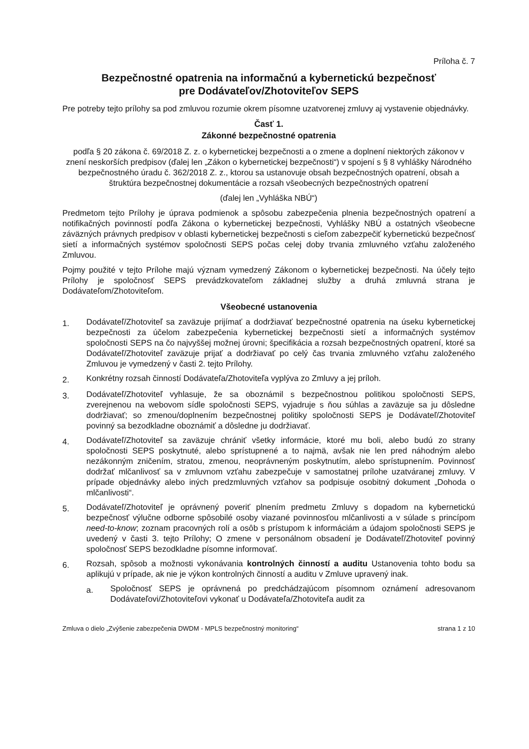Príloha č. 7
Bezpečnostné opatrenia na informačnú a kybernetickú bezpečnosť
pre Dodávateľov/Zhotoviteľov SEPS
Pre potreby tejto prílohy sa pod zmluvou rozumie okrem písomne uzatvorenej zmluvy aj vystavenie objednávky.
Časť 1.
Zákonné bezpečnostné opatrenia
podľa § 20 zákona č. 69/2018 Z. z. o kybernetickej bezpečnosti a o zmene a doplnení niektorých zákonov v znení neskorších predpisov (ďalej len „Zákon o kybernetickej bezpečnosti“) v spojení s § 8 vyhlášky Národného bezpečnostného úradu č. 362/2018 Z. z., ktorou sa ustanovuje obsah bezpečnostných opatrení, obsah a štruktúra bezpečnostnej dokumentácie a rozsah všeobecných bezpečnostných opatrení
(ďalej len „Vyhláška NBÚ“)
Predmetom tejto Prílohy je úprava podmienok a spôsobu zabezpečenia plnenia bezpečnostných opatrení a notifikačných povinností podľa Zákona o kybernetickej bezpečnosti, Vyhlášky NBÚ a ostatných všeobecne záväzných právnych predpisov v oblasti kybernetickej bezpečnosti s cieľom zabezpečiť kybernetickú bezpečnosť sietí a informačných systémov spoločnosti SEPS počas celej doby trvania zmluvného vzťahu založeného Zmluvou.
Pojmy použité v tejto Prílohe majú význam vymedzený Zákonom o kybernetickej bezpečnosti. Na účely tejto Prílohy je spoločnosť SEPS prevádzkovateľom základnej služby a druhá zmluvná strana je Dodávateľom/Zhotoviteľom.
Všeobecné ustanovenia
1.
Dodávateľ/Zhotoviteľ sa zaväzuje prijímať a dodržiavať bezpečnostné opatrenia na úseku kybernetickej bezpečnosti za účelom zabezpečenia kybernetickej bezpečnosti sietí a informačných systémov spoločnosti SEPS na čo najvyššej možnej úrovni; špecifikácia a rozsah bezpečnostných opatrení, ktoré sa Dodávateľ/Zhotoviteľ zaväzuje prijať a dodržiavať po celý čas trvania zmluvného vzťahu založeného Zmluvou je vymedzený v časti 2. tejto Prílohy.
2.
Konkrétny rozsah činností Dodávateľa/Zhotoviteľa vyplýva zo Zmluvy a jej príloh.
3.
Dodávateľ/Zhotoviteľ vyhlasuje, že sa oboznámil s bezpečnostnou politikou spoločnosti SEPS, zverejnenou na webovom sídle spoločnosti SEPS, vyjadruje s ňou súhlas a zaväzuje sa ju dôsledne dodržiavať; so zmenou/doplnením bezpečnostnej politiky spoločnosti SEPS je Dodávateľ/Zhotoviteľ povinný sa bezodkladne oboznámiť a dôsledne ju dodržiavať.
4.
Dodávateľ/Zhotoviteľ sa zaväzuje chrániť všetky informácie, ktoré mu boli, alebo budú zo strany spoločnosti SEPS poskytnuté, alebo sprístupnené a to najmä, avšak nie len pred náhodným alebo nezákonným zničením, stratou, zmenou, neoprávneným poskytnutím, alebo sprístupnením. Povinnosť dodržať mlčanlivosť sa v zmluvnom vzťahu zabezpečuje v samostatnej prílohe uzatváranej zmluvy. V prípade objednávky alebo iných predzmluvných vzťahov sa podpisuje osobitný dokument „Dohoda o mlčanlivosti“.
5.
Dodávateľ/Zhotoviteľ je oprávnený poveriť plnením predmetu Zmluvy s dopadom na kybernetickú bezpečnosť výlučne odborne spôsobilé osoby viazané povinnosťou mlčanlivosti a v súlade s princípom need-to-know; zoznam pracovných rolí a osôb s prístupom k informáciám a údajom spoločnosti SEPS je uvedený v časti 3. tejto Prílohy; O zmene v personálnom obsadení je Dodávateľ/Zhotoviteľ povinný spoločnosť SEPS bezodkladne písomne informovať.
6.
Rozsah, spôsob a možnosti vykonávania kontrolných činností a auditu Ustanovenia tohto bodu sa aplikujú v prípade, ak nie je výkon kontrolných činností a auditu v Zmluve upravený inak.
a.
Spoločnosť SEPS je oprávnená po predchádzajúcom písomnom oznámení adresovanom Dodávateľovi/Zhotoviteľovi vykonať u Dodávateľa/Zhotoviteľa audit za
Zmluva o dielo „Zvýšenie zabezpečenia DWDM - MPLS bezpečnostný monitoring“ strana 1 z 10